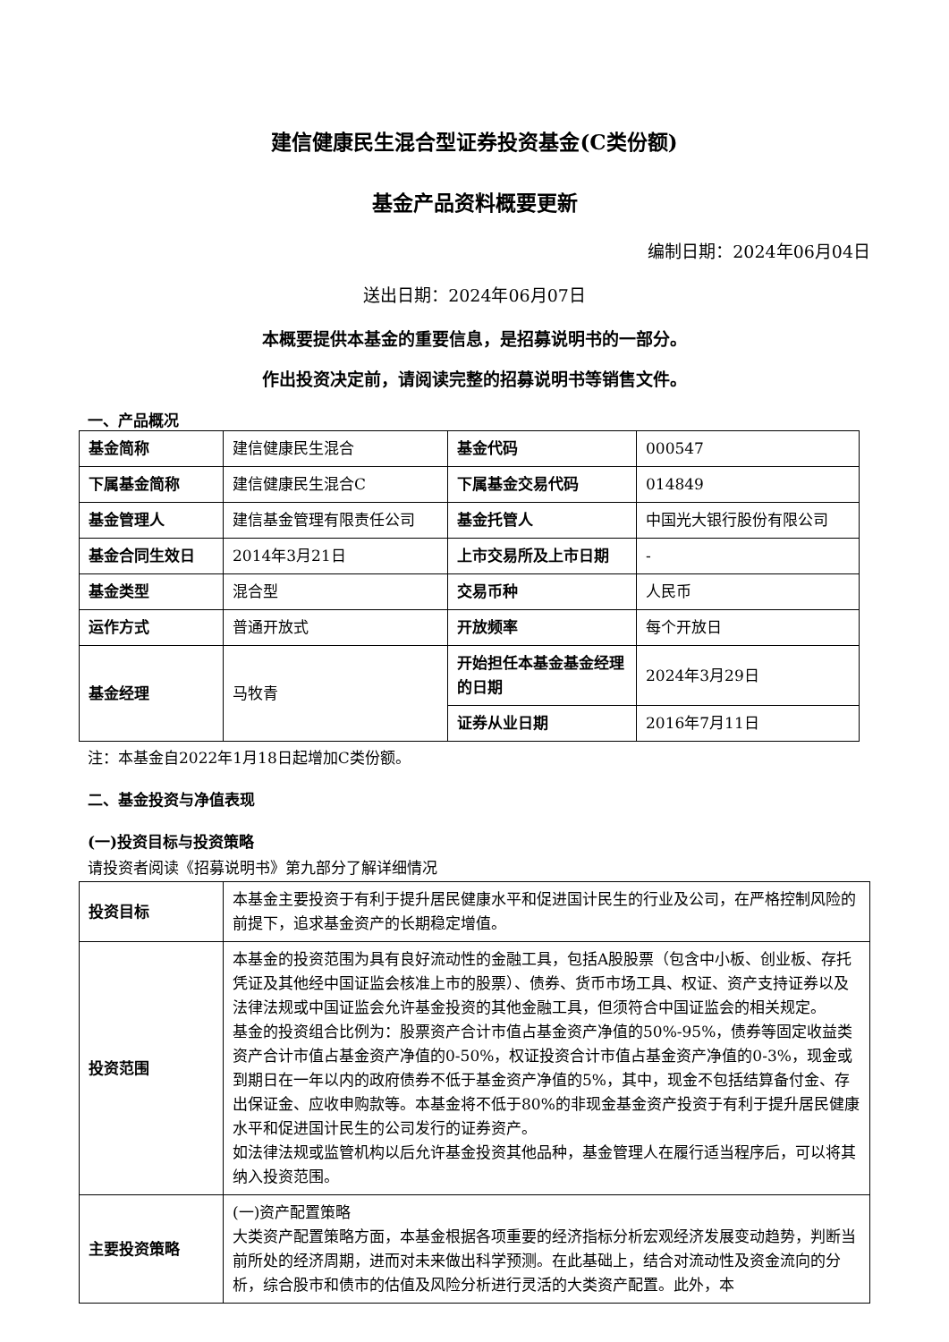建信健康民生混合型证券投资基金(C类份额)
基金产品资料概要更新
编制日期：2024年06月04日
送出日期：2024年06月07日
本概要提供本基金的重要信息，是招募说明书的一部分。
作出投资决定前，请阅读完整的招募说明书等销售文件。
一、产品概况
| 基金简称 | 建信健康民生混合 | 基金代码 | 000547 |
| 下属基金简称 | 建信健康民生混合C | 下属基金交易代码 | 014849 |
| 基金管理人 | 建信基金管理有限责任公司 | 基金托管人 | 中国光大银行股份有限公司 |
| 基金合同生效日 | 2014年3月21日 | 上市交易所及上市日期 | - |
| 基金类型 | 混合型 | 交易币种 | 人民币 |
| 运作方式 | 普通开放式 | 开放频率 | 每个开放日 |
| 基金经理 | 马牧青 | 开始担任本基金基金经理的日期 | 2024年3月29日 |
| | | 证券从业日期 | 2016年7月11日 |
注：本基金自2022年1月18日起增加C类份额。
二、基金投资与净值表现
(一)投资目标与投资策略
请投资者阅读《招募说明书》第九部分了解详细情况
| 投资目标 | 本基金主要投资于有利于提升居民健康水平和促进国计民生的行业及公司，在严格控制风险的前提下，追求基金资产的长期稳定增值。 |
| 投资范围 | 本基金的投资范围为具有良好流动性的金融工具，包括A股股票（包含中小板、创业板、存托凭证及其他经中国证监会核准上市的股票）、债券、货币市场工具、权证、资产支持证券以及法律法规或中国证监会允许基金投资的其他金融工具，但须符合中国证监会的相关规定。 基金的投资组合比例为：股票资产合计市值占基金资产净值的50%-95%，债券等固定收益类资产合计市值占基金资产净值的0-50%，权证投资合计市值占基金资产净值的0-3%，现金或到期日在一年以内的政府债券不低于基金资产净值的5%，其中，现金不包括结算备付金、存出保证金、应收申购款等。本基金将不低于80%的非现金基金资产投资于有利于提升居民健康水平和促进国计民生的公司发行的证券资产。 如法律法规或监管机构以后允许基金投资其他品种，基金管理人在履行适当程序后，可以将其纳入投资范围。 |
| 主要投资策略 | (一)资产配置策略 大类资产配置策略方面，本基金根据各项重要的经济指标分析宏观经济发展变动趋势，判断当前所处的经济周期，进而对未来做出科学预测。在此基础上，结合对流动性及资金流向的分析，综合股市和债市的估值及风险分析进行灵活的大类资产配置。此外，本 |